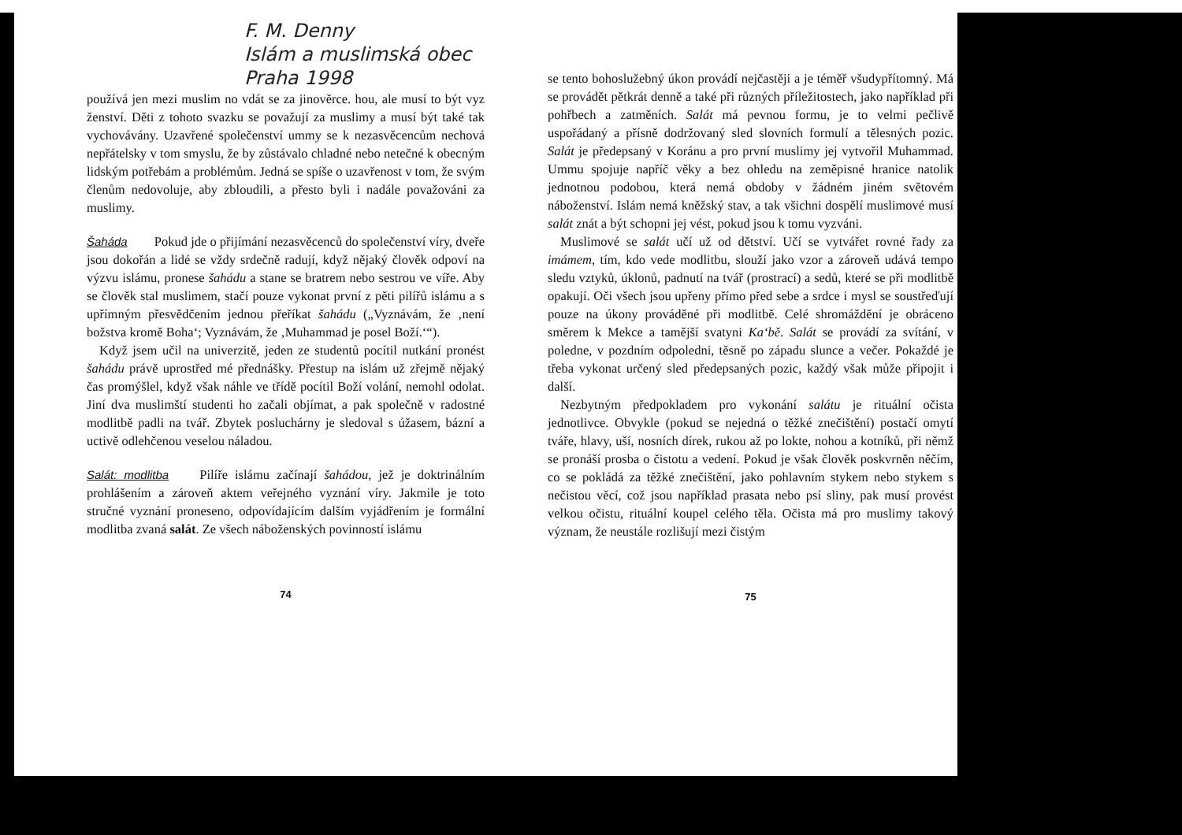F. M. Denny
Islám a muslimská obec
Praha 1998
používá jen mezi muslim no vdát se za jinověrce. hou, ale musí to být vyz ženství. Děti z tohoto svazku se považují za muslimy a musí být také tak vychovávány. Uzavřené společenství ummy se k nezasvěcencům nechová nepřátelsky v tom smyslu, že by zůstávalo chladné nebo netečné k obecným lidským potřebám a problémům. Jedná se spíše o uzavřenost v tom, že svým členům nedovoluje, aby zbloudili, a přesto byli i nadále považováni za muslimy.
Šaháda Pokud jde o přijímání nezasvěcenců do společenství víry, dveře jsou dokořán a lidé se vždy srdečně radují, když nějaký člověk odpoví na výzvu islámu, pronese šahádu a stane se bratrem nebo sestrou ve víře. Aby se člověk stal muslimem, stačí pouze vykonat první z pěti pilířů islámu a s upřímným přesvědčením jednou přeříkat šahádu („Vyznávám, že ‚není božstva kromě Boha‘; Vyznávám, že ‚Muhammad je posel Boží.‘“).
Když jsem učil na univerzitě, jeden ze studentů pocítil nutkání pronést šahádu právě uprostřed mé přednášky. Přestup na islám už zřejmě nějaký čas promýšlel, když však náhle ve třídě pocítil Boží volání, nemohl odolat. Jiní dva muslimští studenti ho začali objímat, a pak společně v radostné modlitbě padli na tvář. Zbytek posluchárny je sledoval s úžasem, bázní a uctivě odlehčenou veselou náladou.
Salát: modlitba Pilíře islámu začínají šahádou, jež je doktrinálním prohlášením a zároveň aktem veřejného vyznání víry. Jakmile je toto stručné vyznání proneseno, odpovídajícím dalším vyjádřením je formální modlitba zvaná salát. Ze všech náboženských povinností islámu
74
se tento bohoslužebný úkon provádí nejčastěji a je téměř všudypřítomný. Má se provádět pětkrát denně a také při různých příležitostech, jako například při pohřbech a zatměních. Salát má pevnou formu, je to velmi pečlivě uspořádaný a přísně dodržovaný sled slovních formulí a tělesných pozic. Salát je předepsaný v Koránu a pro první muslimy jej vytvořil Muhammad. Ummu spojuje napříč věky a bez ohledu na zeměpisné hranice natolik jednotnou podobou, která nemá obdoby v žádném jiném světovém náboženství. Islám nemá kněžský stav, a tak všichni dospělí muslimové musí salát znát a být schopni jej vést, pokud jsou k tomu vyzváni.
Muslimové se salát učí už od dětství. Učí se vytvářet rovné řady za imámem, tím, kdo vede modlitbu, slouží jako vzor a zároveň udává tempo sledu vztyků, úklonů, padnutí na tvář (prostrací) a sedů, které se při modlitbě opakují. Oči všech jsou upřeny přímo před sebe a srdce i mysl se soustřeďují pouze na úkony prováděné při modlitbě. Celé shromáždění je obráceno směrem k Mekce a tamější svatyni Ka‘bě. Salát se provádí za svítání, v poledne, v pozdním odpoledni, těsně po západu slunce a večer. Pokaždé je třeba vykonat určený sled předepsaných pozic, každý však může připojit i další.
Nezbytným předpokladem pro vykonání salátu je rituální očista jednotlivce. Obvykle (pokud se nejedná o těžké znečištění) postačí omytí tváře, hlavy, uší, nosních dírek, rukou až po lokte, nohou a kotníků, při němž se pronáší prosba o čistotu a vedení. Pokud je však člověk poskvrněn něčím, co se pokládá za těžké znečištění, jako pohlavním stykem nebo stykem s nečistou věcí, což jsou například prasata nebo psí sliny, pak musí provést velkou očistu, rituální koupel celého těla. Očista má pro muslimy takový význam, že neustále rozlišují mezi čistým
75